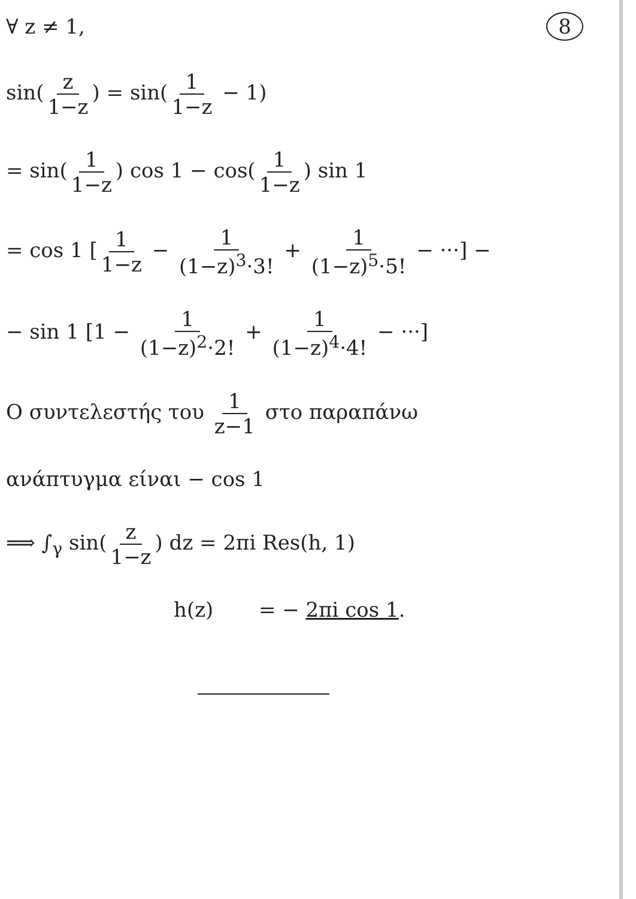∀ z ≠ 1, 8
sin(z 1−z) = sin(1 1−z − 1)
= sin(1 1−z) cos 1 − cos(1 1−z) sin 1
= cos 1 [1 1−z − 1 (1−z)<sup>3</sup>·3! + 1 (1−z)<sup>5</sup>·5! − ···] −
− sin 1 [1 − 1 (1−z)<sup>2</sup>·2! + 1 (1−z)<sup>4</sup>·4! − ···]
Ο συντελεστής του 1 z−1 στο παραπάνω
ανάπτυγμα είναι − cos 1
⟹ ∫<sub>γ</sub> sin(z 1−z) dz = 2πi Res(h, 1)
h(z) = − 2πi cos 1.